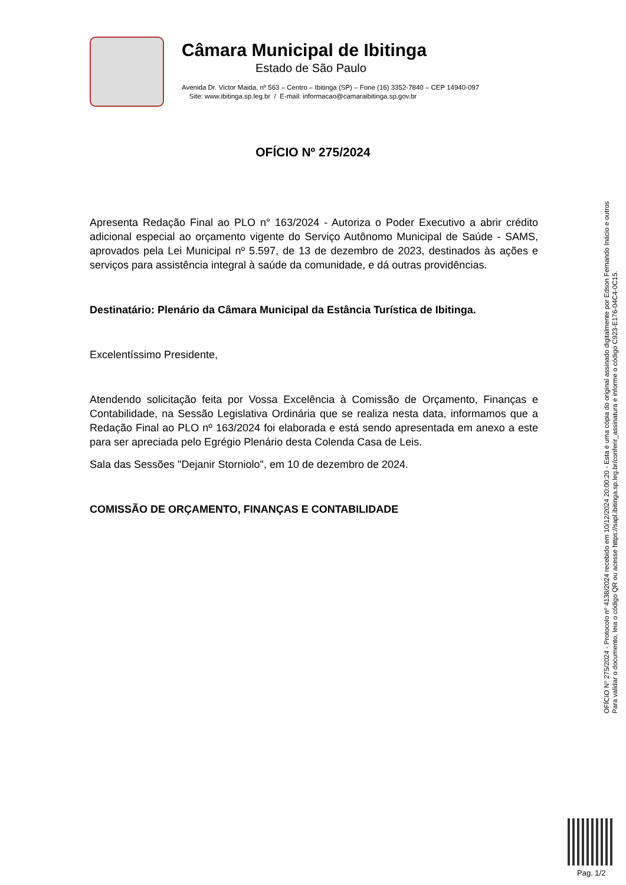Câmara Municipal de Ibitinga
Estado de São Paulo
Avenida Dr. Victor Maida, nº 563 – Centro – Ibitinga (SP) – Fone (16) 3352-7840 – CEP 14940-097
Site: www.ibitinga.sp.leg.br / E-mail: informacao@camaraibitinga.sp.gov.br
OFÍCIO Nº 275/2024
Apresenta Redação Final ao PLO n° 163/2024 - Autoriza o Poder Executivo a abrir crédito adicional especial ao orçamento vigente do Serviço Autônomo Municipal de Saúde - SAMS, aprovados pela Lei Municipal nº 5.597, de 13 de dezembro de 2023, destinados às ações e serviços para assistência integral à saúde da comunidade, e dá outras providências.
Destinatário: Plenário da Câmara Municipal da Estância Turística de Ibitinga.
Excelentíssimo Presidente,
Atendendo solicitação feita por Vossa Excelência à Comissão de Orçamento, Finanças e Contabilidade, na Sessão Legislativa Ordinária que se realiza nesta data, informamos que a Redação Final ao PLO nº 163/2024 foi elaborada e está sendo apresentada em anexo a este para ser apreciada pelo Egrégio Plenário desta Colenda Casa de Leis.
Sala das Sessões "Dejanir Storniolo", em 10 de dezembro de 2024.
COMISSÃO DE ORÇAMENTO, FINANÇAS E CONTABILIDADE
OFÍCIO Nº 275/2024 - Protocolo nº 4138/2024 recebido em 10/12/2024 20:00:20 - Esta é uma cópia do original assinado digitalmente por Edson Fernando Inácio e outros
Para validar o documento, leia o código QR ou acesse https://sapl.ibitinga.sp.leg.br/conferir_assinatura e informe o código C923-E176-04C4-0C15.
Pag. 1/2